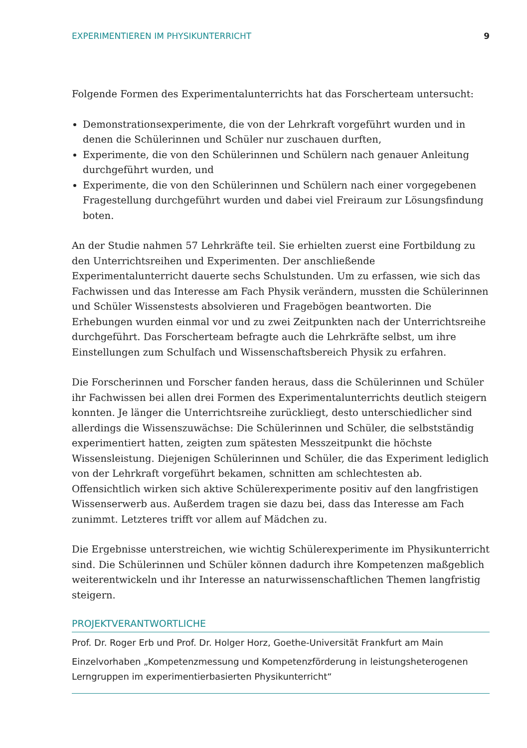EXPERIMENTIEREN IM PHYSIKUNTERRICHT 9
Folgende Formen des Experimentalunterrichts hat das Forscherteam untersucht:
Demonstrationsexperimente, die von der Lehrkraft vorgeführt wurden und in denen die Schülerinnen und Schüler nur zuschauen durften,
Experimente, die von den Schülerinnen und Schülern nach genauer Anleitung durchgeführt wurden, und
Experimente, die von den Schülerinnen und Schülern nach einer vorgegebenen Fragestellung durchgeführt wurden und dabei viel Freiraum zur Lösungsfindung boten.
An der Studie nahmen 57 Lehrkräfte teil. Sie erhielten zuerst eine Fortbildung zu den Unterrichtsreihen und Experimenten. Der anschließende Experimentalunterricht dauerte sechs Schulstunden. Um zu erfassen, wie sich das Fachwissen und das Interesse am Fach Physik verändern, mussten die Schülerinnen und Schüler Wissenstests absolvieren und Fragebögen beantworten. Die Erhebungen wurden einmal vor und zu zwei Zeitpunkten nach der Unterrichtsreihe durchgeführt. Das Forscherteam befragte auch die Lehrkräfte selbst, um ihre Einstellungen zum Schulfach und Wissenschaftsbereich Physik zu erfahren.
Die Forscherinnen und Forscher fanden heraus, dass die Schülerinnen und Schüler ihr Fachwissen bei allen drei Formen des Experimentalunterrichts deutlich steigern konnten. Je länger die Unterrichtsreihe zurückliegt, desto unterschiedlicher sind allerdings die Wissenszuwächse: Die Schülerinnen und Schüler, die selbstständig experimentiert hatten, zeigten zum spätesten Messzeitpunkt die höchste Wissensleistung. Diejenigen Schülerinnen und Schüler, die das Experiment lediglich von der Lehrkraft vorgeführt bekamen, schnitten am schlechtesten ab. Offensichtlich wirken sich aktive Schülerexperimente positiv auf den langfristigen Wissenserwerb aus. Außerdem tragen sie dazu bei, dass das Interesse am Fach zunimmt. Letzteres trifft vor allem auf Mädchen zu.
Die Ergebnisse unterstreichen, wie wichtig Schülerexperimente im Physikunterricht sind. Die Schülerinnen und Schüler können dadurch ihre Kompetenzen maßgeblich weiterentwickeln und ihr Interesse an naturwissenschaftlichen Themen langfristig steigern.
PROJEKTVERANTWORTLICHE
Prof. Dr. Roger Erb und Prof. Dr. Holger Horz, Goethe-Universität Frankfurt am Main
Einzelvorhaben „Kompetenzmessung und Kompetenzförderung in leistungsheterogenen Lerngruppen im experimentierbasierten Physikunterricht“